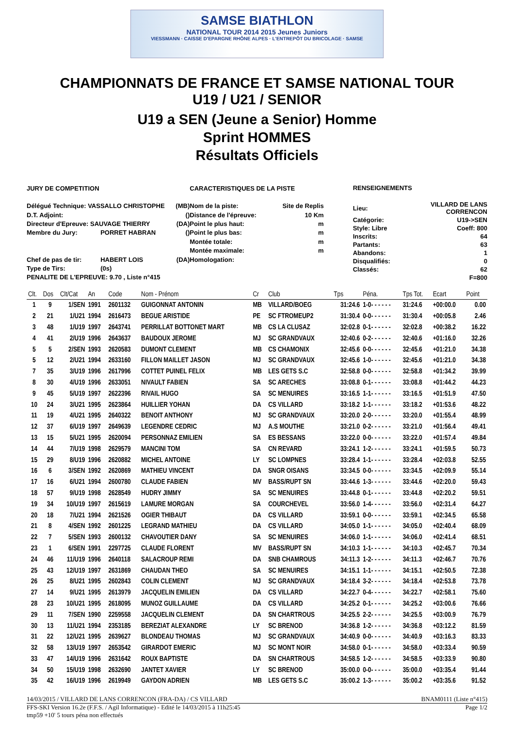SAMSE BIATHLON
NATIONAL TOUR 2014 2015 Jeunes Juniors
VIESSMANN · CAISSE D'EPARGNE RHÔNE ALPES · L'ENTREPÔT DU BRICOLAGE · SAMSE
CHAMPIONNATS DE FRANCE ET SAMSE NATIONAL TOUR
U19 / U21 / SENIOR
U19 a SEN (Jeune a Senior) Homme
Sprint HOMMES
Résultats Officiels
| JURY DE COMPETITION | | |
| Délégué Technique: VASSALLO CHRISTOPHE | | (MB) |
| D.T. Adjoint: | | () |
| Directeur d'Epreuve: SAUVAGE THIERRY | | (DA) |
| Membre du Jury: | PORRET HABRAN | () |
| Chef de pas de tir: | HABERT LOIS | (DA) |
| Type de Tirs: | (0s) | |
| PENALITE DE L'EPREUVE: 9.70 , Liste n°415 | | |
| CARACTERISTIQUES DE LA PISTE | |
| Nom de la piste: | Site de Replis |
| Distance de l'épreuve: | 10 Km |
| Point le plus haut: | m |
| Point le plus bas: | m |
| Montée totale: | m |
| Montée maximale: | m |
| Homologation: | |
| RENSEIGNEMENTS | |
| Lieu: | VILLARD DE LANS CORRENCON |
| Catégorie: | U19->SEN |
| Style: Libre | Coeff: 800 |
| Inscrits: | 64 |
| Partants: | 63 |
| Abandons: | 1 |
| Disqualifiés: | 0 |
| Classés: | 62 |
| | F=800 |
| Clt. | Dos | Clt/Cat | An | Code | Nom - Prénom | Cr | Club | Tps | Péna. | Tps Tot. | Ecart | Point |
| --- | --- | --- | --- | --- | --- | --- | --- | --- | --- | --- | --- | --- |
| 1 | 9 | 1/SEN | 1991 | 2601132 | GUIGONNAT ANTONIN | MB | VILLARD/BOEG | 31:24.6 | 1-0- - - - - - | 31:24.6 | +00:00.0 | 0.00 |
| 2 | 21 | 1/U21 | 1994 | 2616473 | BEGUE ARISTIDE | PE | SC FTROMEUP2 | 31:30.4 | 0-0- - - - - - | 31:30.4 | +00:05.8 | 2.46 |
| 3 | 48 | 1/U19 | 1997 | 2643741 | PERRILLAT BOTTONET MART | MB | CS LA CLUSAZ | 32:02.8 | 0-1- - - - - - | 32:02.8 | +00:38.2 | 16.22 |
| 4 | 41 | 2/U19 | 1996 | 2643637 | BAUDOUX JEROME | MJ | SC GRANDVAUX | 32:40.6 | 0-2- - - - - - | 32:40.6 | +01:16.0 | 32.26 |
| 5 | 5 | 2/SEN | 1993 | 2620583 | DUMONT CLEMENT | MB | CS CHAMONIX | 32:45.6 | 0-0- - - - - - | 32:45.6 | +01:21.0 | 34.38 |
| 5 | 12 | 2/U21 | 1994 | 2633160 | FILLON MAILLET JASON | MJ | SC GRANDVAUX | 32:45.6 | 1-0- - - - - - | 32:45.6 | +01:21.0 | 34.38 |
| 7 | 35 | 3/U19 | 1996 | 2617996 | COTTET PUINEL FELIX | MB | LES GETS S.C | 32:58.8 | 0-0- - - - - - | 32:58.8 | +01:34.2 | 39.99 |
| 8 | 30 | 4/U19 | 1996 | 2633051 | NIVAULT FABIEN | SA | SC ARECHES | 33:08.8 | 0-1- - - - - - | 33:08.8 | +01:44.2 | 44.23 |
| 9 | 45 | 5/U19 | 1997 | 2622396 | RIVAIL HUGO | SA | SC MENUIRES | 33:16.5 | 1-1- - - - - - | 33:16.5 | +01:51.9 | 47.50 |
| 10 | 24 | 3/U21 | 1995 | 2623864 | HUILLIER YOHAN | DA | CS VILLARD | 33:18.2 | 1-1- - - - - - | 33:18.2 | +01:53.6 | 48.22 |
| 11 | 19 | 4/U21 | 1995 | 2640322 | BENOIT ANTHONY | MJ | SC GRANDVAUX | 33:20.0 | 2-0- - - - - - | 33:20.0 | +01:55.4 | 48.99 |
| 12 | 37 | 6/U19 | 1997 | 2649639 | LEGENDRE CEDRIC | MJ | A.S MOUTHE | 33:21.0 | 0-2- - - - - - | 33:21.0 | +01:56.4 | 49.41 |
| 13 | 15 | 5/U21 | 1995 | 2620094 | PERSONNAZ EMILIEN | SA | ES BESSANS | 33:22.0 | 0-0- - - - - - | 33:22.0 | +01:57.4 | 49.84 |
| 14 | 44 | 7/U19 | 1998 | 2629579 | MANCINI TOM | SA | CN REVARD | 33:24.1 | 1-2- - - - - - | 33:24.1 | +01:59.5 | 50.73 |
| 15 | 29 | 8/U19 | 1996 | 2620882 | MICHEL ANTOINE | LY | SC LOMPNES | 33:28.4 | 1-1- - - - - - | 33:28.4 | +02:03.8 | 52.55 |
| 16 | 6 | 3/SEN | 1992 | 2620869 | MATHIEU VINCENT | DA | SNGR OISANS | 33:34.5 | 0-0- - - - - - | 33:34.5 | +02:09.9 | 55.14 |
| 17 | 16 | 6/U21 | 1994 | 2600780 | CLAUDE FABIEN | MV | BASS/RUPT SN | 33:44.6 | 1-3- - - - - - | 33:44.6 | +02:20.0 | 59.43 |
| 18 | 57 | 9/U19 | 1998 | 2628549 | HUDRY JIMMY | SA | SC MENUIRES | 33:44.8 | 0-1- - - - - - | 33:44.8 | +02:20.2 | 59.51 |
| 19 | 34 | 10/U19 | 1997 | 2615619 | LAMURE MORGAN | SA | COURCHEVEL | 33:56.0 | 1-4- - - - - - | 33:56.0 | +02:31.4 | 64.27 |
| 20 | 18 | 7/U21 | 1994 | 2621526 | OGIER THIBAUT | DA | CS VILLARD | 33:59.1 | 0-0- - - - - - | 33:59.1 | +02:34.5 | 65.58 |
| 21 | 8 | 4/SEN | 1992 | 2601225 | LEGRAND MATHIEU | DA | CS VILLARD | 34:05.0 | 1-1- - - - - - | 34:05.0 | +02:40.4 | 68.09 |
| 22 | 7 | 5/SEN | 1993 | 2600132 | CHAVOUTIER DANY | SA | SC MENUIRES | 34:06.0 | 1-1- - - - - - | 34:06.0 | +02:41.4 | 68.51 |
| 23 | 1 | 6/SEN | 1991 | 2297725 | CLAUDE FLORENT | MV | BASS/RUPT SN | 34:10.3 | 1-1- - - - - - | 34:10.3 | +02:45.7 | 70.34 |
| 24 | 46 | 11/U19 | 1996 | 2640118 | SALACROUP REMI | DA | SNB CHAMROUS | 34:11.3 | 1-2- - - - - - | 34:11.3 | +02:46.7 | 70.76 |
| 25 | 43 | 12/U19 | 1997 | 2631869 | CHAUDAN THEO | SA | SC MENUIRES | 34:15.1 | 1-1- - - - - - | 34:15.1 | +02:50.5 | 72.38 |
| 26 | 25 | 8/U21 | 1995 | 2602843 | COLIN CLEMENT | MJ | SC GRANDVAUX | 34:18.4 | 3-2- - - - - - | 34:18.4 | +02:53.8 | 73.78 |
| 27 | 14 | 9/U21 | 1995 | 2613979 | JACQUELIN EMILIEN | DA | CS VILLARD | 34:22.7 | 0-4- - - - - - | 34:22.7 | +02:58.1 | 75.60 |
| 28 | 23 | 10/U21 | 1995 | 2618095 | MUNOZ GUILLAUME | DA | CS VILLARD | 34:25.2 | 0-1- - - - - - | 34:25.2 | +03:00.6 | 76.66 |
| 29 | 11 | 7/SEN | 1990 | 2259558 | JACQUELIN CLEMENT | DA | SN CHARTROUS | 34:25.5 | 2-2- - - - - - | 34:25.5 | +03:00.9 | 76.79 |
| 30 | 13 | 11/U21 | 1994 | 2353185 | BEREZIAT ALEXANDRE | LY | SC BRENOD | 34:36.8 | 1-2- - - - - - | 34:36.8 | +03:12.2 | 81.59 |
| 31 | 22 | 12/U21 | 1995 | 2639627 | BLONDEAU THOMAS | MJ | SC GRANDVAUX | 34:40.9 | 0-0- - - - - - | 34:40.9 | +03:16.3 | 83.33 |
| 32 | 58 | 13/U19 | 1997 | 2653542 | GIRARDOT EMERIC | MJ | SC MONT NOIR | 34:58.0 | 0-1- - - - - - | 34:58.0 | +03:33.4 | 90.59 |
| 33 | 47 | 14/U19 | 1996 | 2631642 | ROUX BAPTISTE | DA | SN CHARTROUS | 34:58.5 | 1-2- - - - - - | 34:58.5 | +03:33.9 | 90.80 |
| 34 | 50 | 15/U19 | 1998 | 2632690 | JANTET XAVIER | LY | SC BRENOD | 35:00.0 | 0-0- - - - - - | 35:00.0 | +03:35.4 | 91.44 |
| 35 | 42 | 16/U19 | 1996 | 2619949 | GAYDON ADRIEN | MB | LES GETS S.C | 35:00.2 | 1-3- - - - - - | 35:00.2 | +03:35.6 | 91.52 |
14/03/2015 / VILLARD DE LANS CORRENCON (FRA-DA) / CS VILLARD BNAM0111 (Liste n°415)
FFS-SKI Version 16.2e (F.F.S. / Agil Informatique) - Edité le 14/03/2015 à 11h25:45 Page 1/2
tmp59 +10' 5 tours péna non effectués